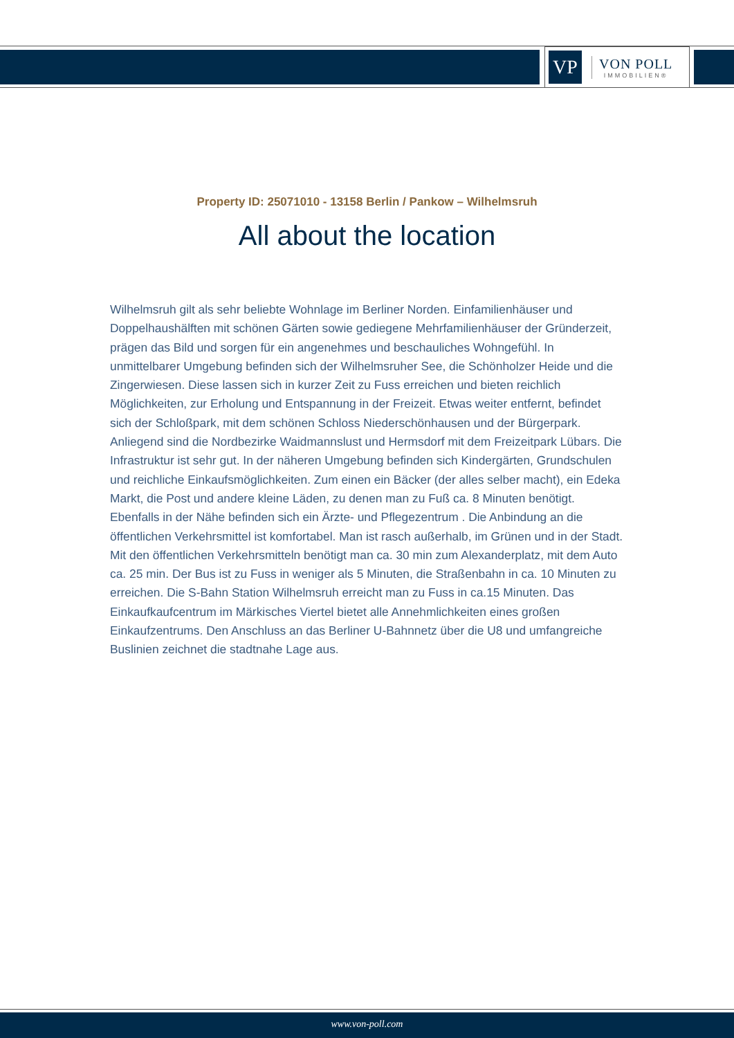VP
VON POLL
IMMOBILIEN®
Property ID: 25071010 - 13158 Berlin / Pankow – Wilhelmsruh
All about the location
Wilhelmsruh gilt als sehr beliebte Wohnlage im Berliner Norden. Einfamilienhäuser und Doppelhaushälften mit schönen Gärten sowie gediegene Mehrfamilienhäuser der Gründerzeit, prägen das Bild und sorgen für ein angenehmes und beschauliches Wohngefühl. In unmittelbarer Umgebung befinden sich der Wilhelmsruher See, die Schönholzer Heide und die Zingerwiesen. Diese lassen sich in kurzer Zeit zu Fuss erreichen und bieten reichlich Möglichkeiten, zur Erholung und Entspannung in der Freizeit. Etwas weiter entfernt, befindet sich der Schloßpark, mit dem schönen Schloss Niederschönhausen und der Bürgerpark. Anliegend sind die Nordbezirke Waidmannslust und Hermsdorf mit dem Freizeitpark Lübars. Die Infrastruktur ist sehr gut. In der näheren Umgebung befinden sich Kindergärten, Grundschulen und reichliche Einkaufsmöglichkeiten. Zum einen ein Bäcker (der alles selber macht), ein Edeka Markt, die Post und andere kleine Läden, zu denen man zu Fuß ca. 8 Minuten benötigt. Ebenfalls in der Nähe befinden sich ein Ärzte- und Pflegezentrum . Die Anbindung an die öffentlichen Verkehrsmittel ist komfortabel. Man ist rasch außerhalb, im Grünen und in der Stadt. Mit den öffentlichen Verkehrsmitteln benötigt man ca. 30 min zum Alexanderplatz, mit dem Auto ca. 25 min. Der Bus ist zu Fuss in weniger als 5 Minuten, die Straßenbahn in ca. 10 Minuten zu erreichen. Die S-Bahn Station Wilhelmsruh erreicht man zu Fuss in ca.15 Minuten. Das Einkaufkaufcentrum im Märkisches Viertel bietet alle Annehmlichkeiten eines großen Einkaufzentrums. Den Anschluss an das Berliner U-Bahnnetz über die U8 und umfangreiche Buslinien zeichnet die stadtnahe Lage aus.
www.von-poll.com